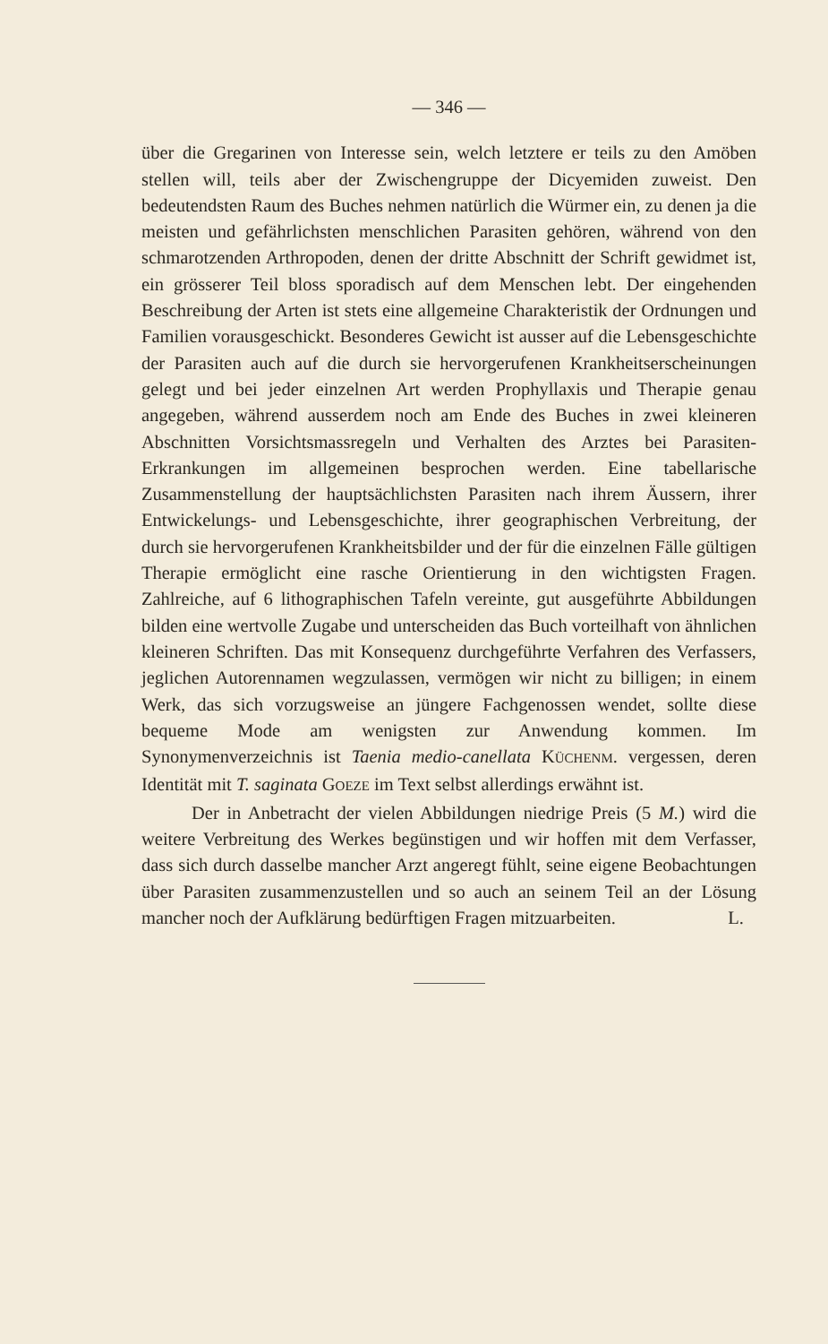— 346 —
über die Gregarinen von Interesse sein, welch letztere er teils zu den Amöben stellen will, teils aber der Zwischengruppe der Dicyemiden zuweist. Den bedeutendsten Raum des Buches nehmen natürlich die Würmer ein, zu denen ja die meisten und gefährlichsten menschlichen Parasiten gehören, während von den schmarotzenden Arthropoden, denen der dritte Abschnitt der Schrift gewidmet ist, ein grösserer Teil bloss sporadisch auf dem Menschen lebt. Der eingehenden Beschreibung der Arten ist stets eine allgemeine Charakteristik der Ordnungen und Familien vorausgeschickt. Besonderes Gewicht ist ausser auf die Lebensgeschichte der Parasiten auch auf die durch sie hervorgerufenen Krankheitserscheinungen gelegt und bei jeder einzelnen Art werden Prophyllaxis und Therapie genau angegeben, während ausserdem noch am Ende des Buches in zwei kleineren Abschnitten Vorsichtsmassregeln und Verhalten des Arztes bei Parasiten-Erkrankungen im allgemeinen besprochen werden. Eine tabellarische Zusammenstellung der hauptsächlichsten Parasiten nach ihrem Äussern, ihrer Entwickelungs- und Lebensgeschichte, ihrer geographischen Verbreitung, der durch sie hervorgerufenen Krankheitsbilder und der für die einzelnen Fälle gültigen Therapie ermöglicht eine rasche Orientierung in den wichtigsten Fragen. Zahlreiche, auf 6 lithographischen Tafeln vereinte, gut ausgeführte Abbildungen bilden eine wertvolle Zugabe und unterscheiden das Buch vorteilhaft von ähnlichen kleineren Schriften. Das mit Konsequenz durchgeführte Verfahren des Verfassers, jeglichen Autorennamen wegzulassen, vermögen wir nicht zu billigen; in einem Werk, das sich vorzugsweise an jüngere Fachgenossen wendet, sollte diese bequeme Mode am wenigsten zur Anwendung kommen. Im Synonymenverzeichnis ist Taenia medio-canellata KÜCHENM. vergessen, deren Identität mit T. saginata GOEZE im Text selbst allerdings erwähnt ist.
Der in Anbetracht der vielen Abbildungen niedrige Preis (5 M.) wird die weitere Verbreitung des Werkes begünstigen und wir hoffen mit dem Verfasser, dass sich durch dasselbe mancher Arzt angeregt fühlt, seine eigene Beobachtungen über Parasiten zusammenzustellen und so auch an seinem Teil an der Lösung mancher noch der Aufklärung bedürftigen Fragen mitzuarbeiten. L.